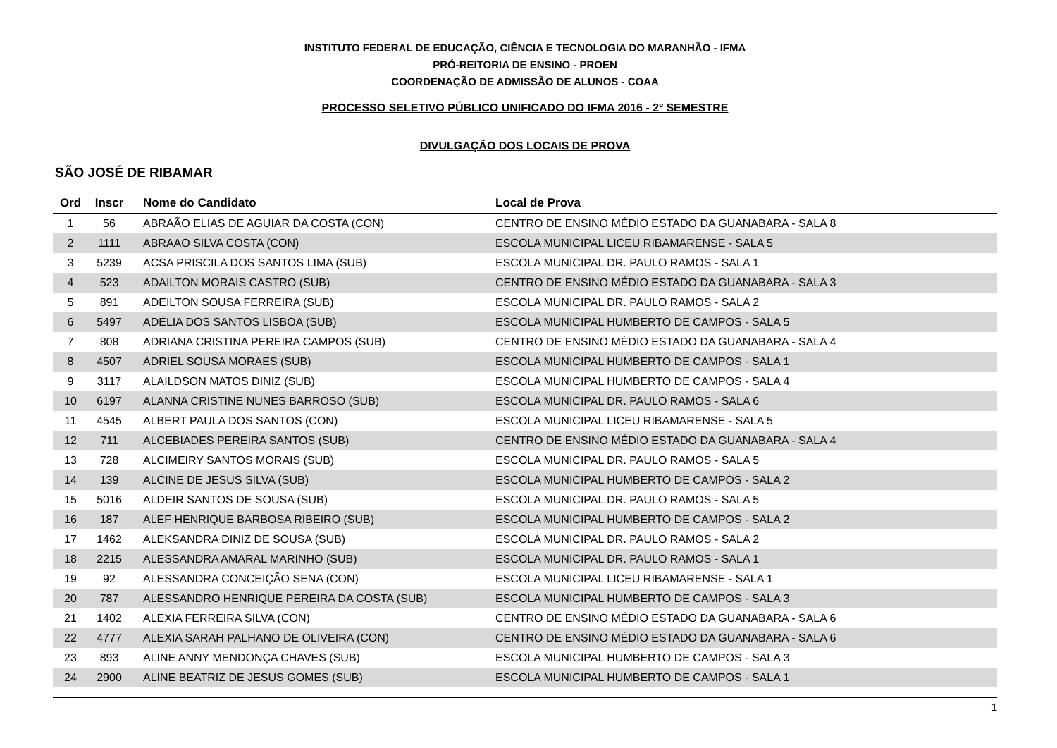INSTITUTO FEDERAL DE EDUCAÇÃO, CIÊNCIA E TECNOLOGIA DO MARANHÃO - IFMA
PRÓ-REITORIA DE ENSINO - PROEN
COORDENAÇÃO DE ADMISSÃO DE ALUNOS - COAA
PROCESSO SELETIVO PÚBLICO UNIFICADO DO IFMA 2016 - 2º SEMESTRE
DIVULGAÇÃO DOS LOCAIS DE PROVA
SÃO JOSÉ DE RIBAMAR
| Ord | Inscr | Nome do Candidato | Local de Prova |
| --- | --- | --- | --- |
| 1 | 56 | ABRAÃO ELIAS DE AGUIAR DA COSTA (CON) | CENTRO DE ENSINO MÉDIO ESTADO DA GUANABARA - SALA 8 |
| 2 | 1111 | ABRAAO SILVA COSTA (CON) | ESCOLA MUNICIPAL LICEU RIBAMARENSE - SALA 5 |
| 3 | 5239 | ACSA PRISCILA DOS SANTOS LIMA (SUB) | ESCOLA MUNICIPAL DR. PAULO RAMOS - SALA 1 |
| 4 | 523 | ADAILTON MORAIS CASTRO (SUB) | CENTRO DE ENSINO MÉDIO ESTADO DA GUANABARA - SALA 3 |
| 5 | 891 | ADEILTON SOUSA FERREIRA (SUB) | ESCOLA MUNICIPAL DR. PAULO RAMOS - SALA 2 |
| 6 | 5497 | ADÉLIA DOS SANTOS LISBOA (SUB) | ESCOLA MUNICIPAL HUMBERTO DE CAMPOS - SALA 5 |
| 7 | 808 | ADRIANA CRISTINA PEREIRA CAMPOS (SUB) | CENTRO DE ENSINO MÉDIO ESTADO DA GUANABARA - SALA 4 |
| 8 | 4507 | ADRIEL SOUSA MORAES (SUB) | ESCOLA MUNICIPAL HUMBERTO DE CAMPOS - SALA 1 |
| 9 | 3117 | ALAILDSON MATOS DINIZ (SUB) | ESCOLA MUNICIPAL HUMBERTO DE CAMPOS - SALA 4 |
| 10 | 6197 | ALANNA CRISTINE NUNES BARROSO (SUB) | ESCOLA MUNICIPAL DR. PAULO RAMOS - SALA 6 |
| 11 | 4545 | ALBERT PAULA DOS SANTOS (CON) | ESCOLA MUNICIPAL LICEU RIBAMARENSE - SALA 5 |
| 12 | 711 | ALCEBIADES PEREIRA SANTOS (SUB) | CENTRO DE ENSINO MÉDIO ESTADO DA GUANABARA - SALA 4 |
| 13 | 728 | ALCIMEIRY SANTOS MORAIS (SUB) | ESCOLA MUNICIPAL DR. PAULO RAMOS - SALA 5 |
| 14 | 139 | ALCINE DE JESUS SILVA (SUB) | ESCOLA MUNICIPAL HUMBERTO DE CAMPOS - SALA 2 |
| 15 | 5016 | ALDEIR SANTOS DE SOUSA (SUB) | ESCOLA MUNICIPAL DR. PAULO RAMOS - SALA 5 |
| 16 | 187 | ALEF HENRIQUE BARBOSA RIBEIRO (SUB) | ESCOLA MUNICIPAL HUMBERTO DE CAMPOS - SALA 2 |
| 17 | 1462 | ALEKSANDRA DINIZ DE SOUSA (SUB) | ESCOLA MUNICIPAL DR. PAULO RAMOS - SALA 2 |
| 18 | 2215 | ALESSANDRA AMARAL MARINHO (SUB) | ESCOLA MUNICIPAL DR. PAULO RAMOS - SALA 1 |
| 19 | 92 | ALESSANDRA CONCEIÇÃO SENA (CON) | ESCOLA MUNICIPAL LICEU RIBAMARENSE - SALA 1 |
| 20 | 787 | ALESSANDRO HENRIQUE PEREIRA DA COSTA (SUB) | ESCOLA MUNICIPAL HUMBERTO DE CAMPOS - SALA 3 |
| 21 | 1402 | ALEXIA FERREIRA SILVA (CON) | CENTRO DE ENSINO MÉDIO ESTADO DA GUANABARA - SALA 6 |
| 22 | 4777 | ALEXIA SARAH PALHANO DE OLIVEIRA (CON) | CENTRO DE ENSINO MÉDIO ESTADO DA GUANABARA - SALA 6 |
| 23 | 893 | ALINE ANNY MENDONÇA CHAVES (SUB) | ESCOLA MUNICIPAL HUMBERTO DE CAMPOS - SALA 3 |
| 24 | 2900 | ALINE BEATRIZ DE JESUS GOMES (SUB) | ESCOLA MUNICIPAL HUMBERTO DE CAMPOS - SALA 1 |
1